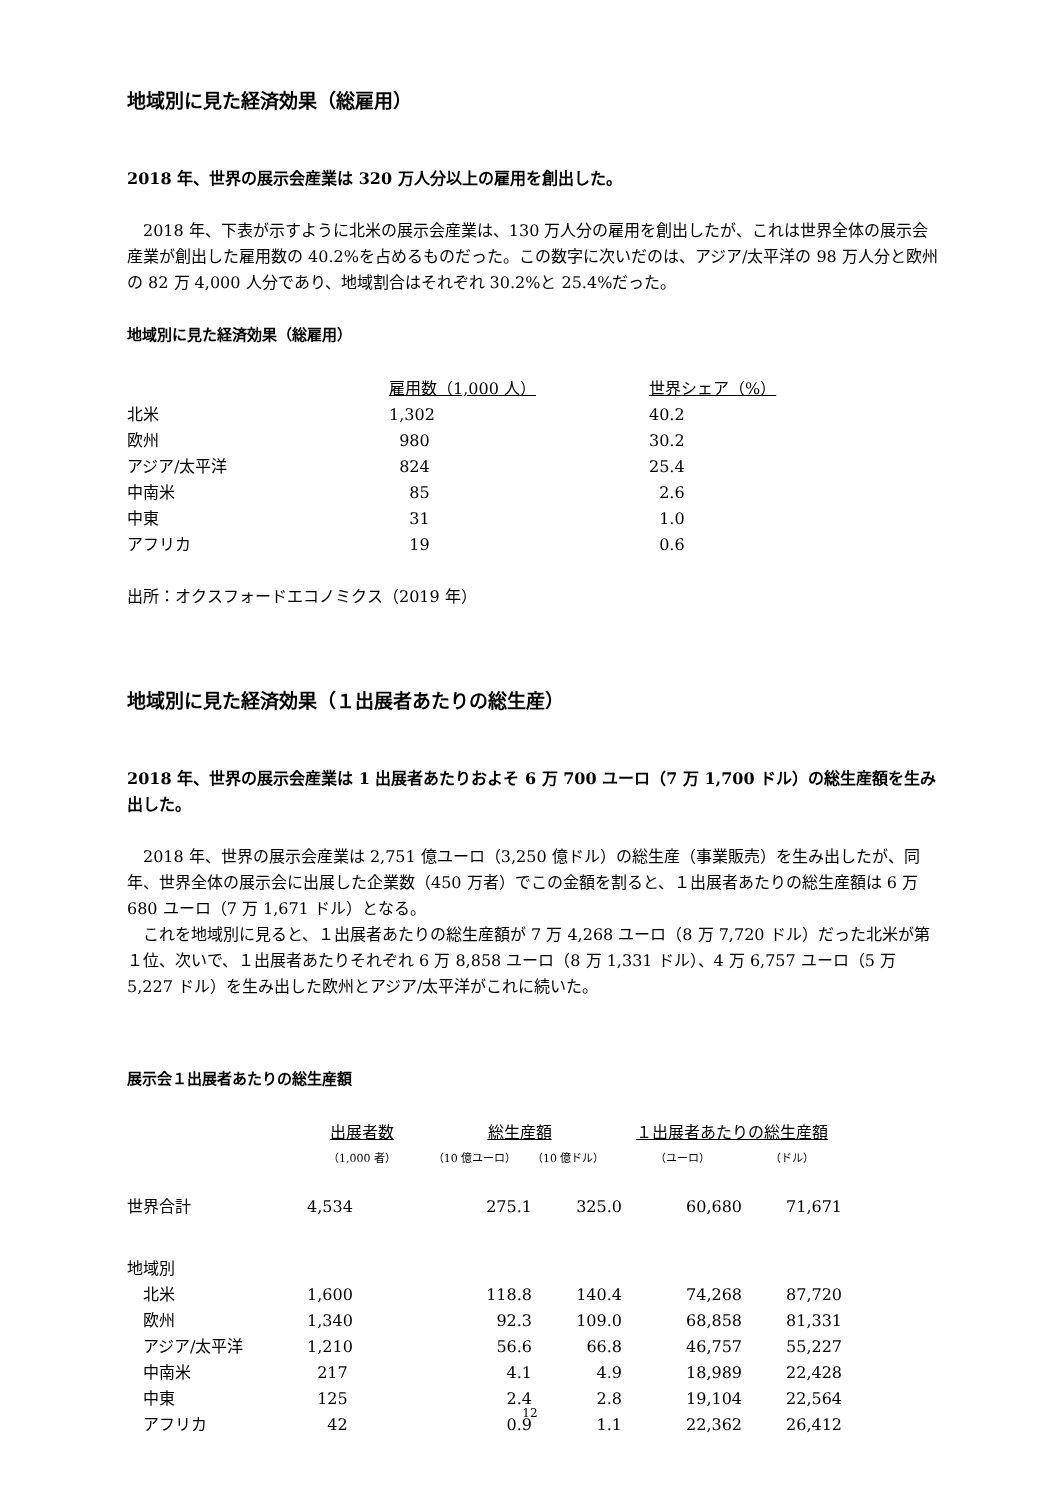地域別に見た経済効果（総雇用）
2018 年、世界の展示会産業は 320 万人分以上の雇用を創出した。
2018 年、下表が示すように北米の展示会産業は、130 万人分の雇用を創出したが、これは世界全体の展示会産業が創出した雇用数の 40.2%を占めるものだった。この数字に次いだのは、アジア/太平洋の 98 万人分と欧州の 82 万 4,000 人分であり、地域割合はそれぞれ 30.2%と 25.4%だった。
地域別に見た経済効果（総雇用）
| | 雇用数（1,000 人） | 世界シェア（%） |
| --- | --- | --- |
| 北米 | 1,302 | 40.2 |
| 欧州 | 980 | 30.2 |
| アジア/太平洋 | 824 | 25.4 |
| 中南米 | 85 | 2.6 |
| 中東 | 31 | 1.0 |
| アフリカ | 19 | 0.6 |
出所：オクスフォードエコノミクス（2019 年）
地域別に見た経済効果（１出展者あたりの総生産）
2018 年、世界の展示会産業は 1 出展者あたりおよそ 6 万 700 ユーロ（7 万 1,700 ドル）の総生産額を生み出した。
2018 年、世界の展示会産業は 2,751 億ユーロ（3,250 億ドル）の総生産（事業販売）を生み出したが、同年、世界全体の展示会に出展した企業数（450 万者）でこの金額を割ると、１出展者あたりの総生産額は 6 万 680 ユーロ（7 万 1,671 ドル）となる。
これを地域別に見ると、１出展者あたりの総生産額が 7 万 4,268 ユーロ（8 万 7,720 ドル）だった北米が第１位、次いで、１出展者あたりそれぞれ 6 万 8,858 ユーロ（8 万 1,331 ドル）、4 万 6,757 ユーロ（5 万 5,227 ドル）を生み出した欧州とアジア/太平洋がこれに続いた。
展示会１出展者あたりの総生産額
| | 出展者数 | 総生産額 | | １出展者あたりの総生産額 | |
| --- | --- | --- | --- | --- | --- |
| | （1,000 者） | （10 億ユーロ） | （10 億ドル） | （ユーロ） | （ドル） |
| 世界合計 | 4,534 | 275.1 | 325.0 | 60,680 | 71,671 |
| 地域別 | | | | | |
| 北米 | 1,600 | 118.8 | 140.4 | 74,268 | 87,720 |
| 欧州 | 1,340 | 92.3 | 109.0 | 68,858 | 81,331 |
| アジア/太平洋 | 1,210 | 56.6 | 66.8 | 46,757 | 55,227 |
| 中南米 | 217 | 4.1 | 4.9 | 18,989 | 22,428 |
| 中東 | 125 | 2.4 | 2.8 | 19,104 | 22,564 |
| アフリカ | 42 | 0.9 | 1.1 | 22,362 | 26,412 |
12